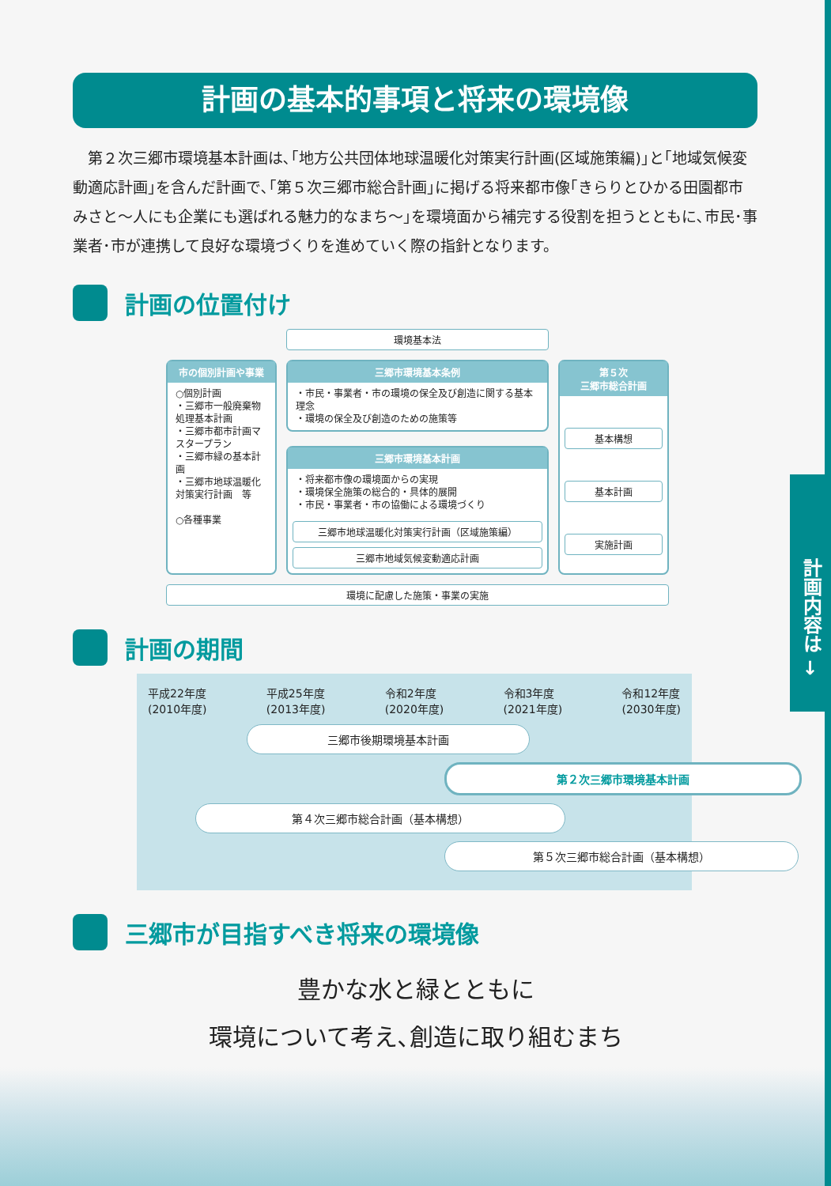計画内容は →
計画の基本的事項と将来の環境像
第２次三郷市環境基本計画は､｢地方公共団体地球温暖化対策実行計画(区域施策編)｣と｢地域気候変動適応計画｣を含んだ計画で､｢第５次三郷市総合計画｣に掲げる将来都市像｢きらりとひかる田園都市みさと～人にも企業にも選ばれる魅力的なまち～｣を環境面から補完する役割を担うとともに､市民･事業者･市が連携して良好な環境づくりを進めていく際の指針となります。
計画の位置付け
環境基本法
市の個別計画や事業
○個別計画
・三郷市一般廃棄物処理基本計画
・三郷市都市計画マスタープラン
・三郷市緑の基本計画
・三郷市地球温暖化対策実行計画　等
○各種事業
三郷市環境基本条例
・市民・事業者・市の環境の保全及び創造に関する基本理念
・環境の保全及び創造のための施策等
三郷市環境基本計画
・将来都市像の環境面からの実現
・環境保全施策の総合的・具体的展開
・市民・事業者・市の協働による環境づくり
三郷市地球温暖化対策実行計画（区域施策編）
三郷市地域気候変動適応計画
第５次
三郷市総合計画
基本構想
基本計画
実施計画
環境に配慮した施策・事業の実施
計画の期間
平成22年度
(2010年度) 平成25年度
(2013年度) 令和2年度
(2020年度) 令和3年度
(2021年度) 令和12年度
(2030年度)
三郷市後期環境基本計画
第２次三郷市環境基本計画
第４次三郷市総合計画（基本構想）
第５次三郷市総合計画（基本構想）
三郷市が目指すべき将来の環境像
豊かな水と緑とともに
環境について考え､創造に取り組むまち